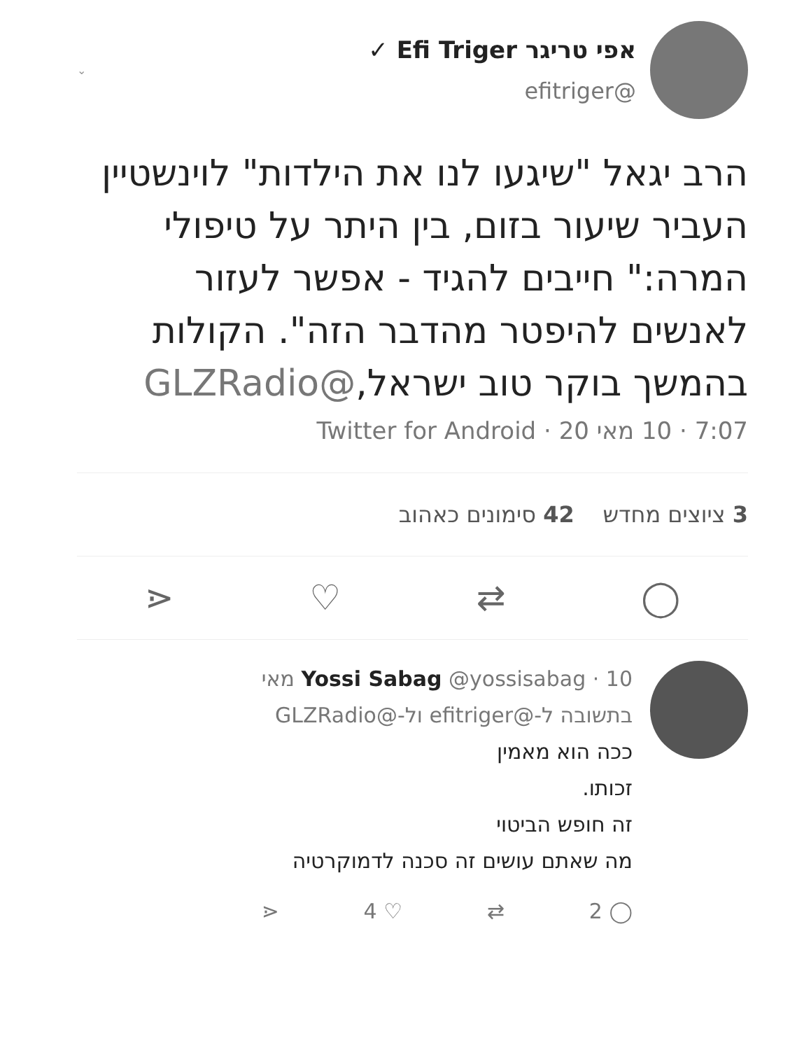אפי טריגר Efi Triger ✓
@efitriger
⌄
הרב יגאל "שיגעו לנו את הילדות" לוינשטיין העביר שיעור בזום, בין היתר על טיפולי המרה:" חייבים להגיד - אפשר לעזור לאנשים להיפטר מהדבר הזה". הקולות בהמשך בוקר טוב ישראל,@GLZRadio
7:07 · 10 מאי 20 · Twitter for Android
3 ציוצים מחדש 42 סימונים כאהוב
◯ ⇄ ♡ ⋖
Yossi Sabag @yossisabag · 10 מאי
בתשובה ל-@efitriger ול-@GLZRadio
ככה הוא מאמין
זכותו.
זה חופש הביטוי
מה שאתם עושים זה סכנה לדמוקרטיה
◯ 2 ⇄ ♡ 4 ⋖